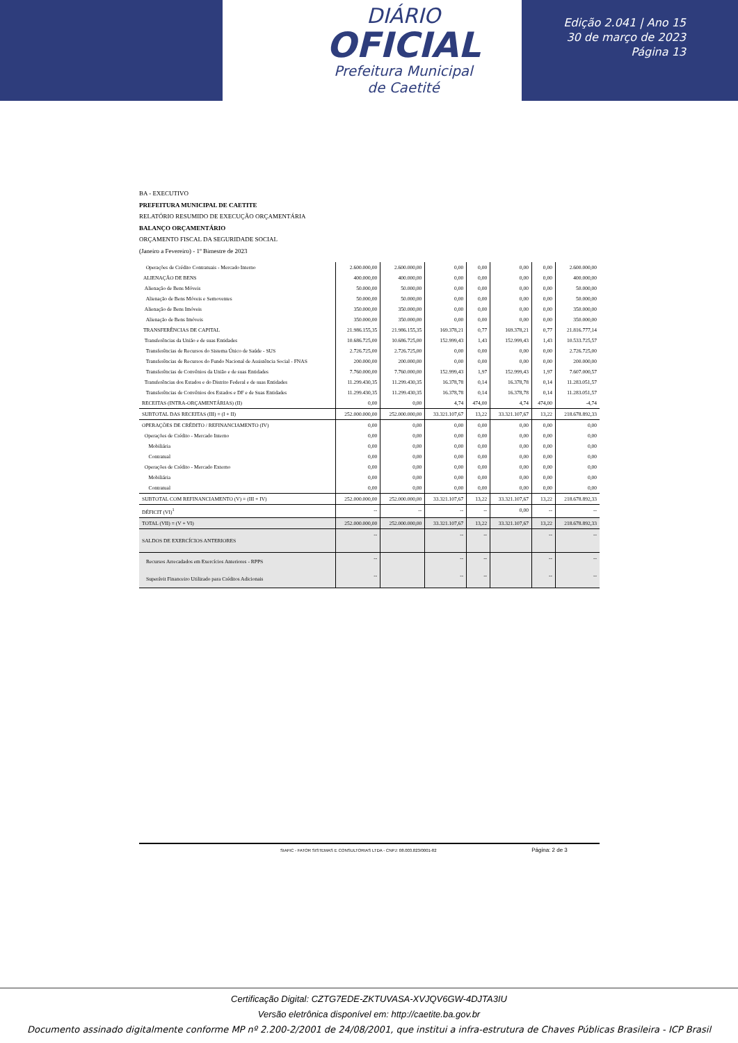DIÁRIO
OFICIAL
Prefeitura Municipal
de Caetité
Edição 2.041 | Ano 15
30 de março de 2023
Página 13
BA - EXECUTIVO
PREFEITURA MUNICIPAL DE CAETITE
RELATÓRIO RESUMIDO DE EXECUÇÃO ORÇAMENTÁRIA
BALANÇO ORÇAMENTÁRIO
ORÇAMENTO FISCAL DA SEGURIDADE SOCIAL
(Janeiro a Fevereiro) - 1º Bimestre de 2023
| Operações de Crédito Contratuais - Mercado Interno | 2.600.000,00 | 2.600.000,00 | 0,00 | 0,00 | 0,00 | 0,00 | 2.600.000,00 |
| ALIENAÇÃO DE BENS | 400.000,00 | 400.000,00 | 0,00 | 0,00 | 0,00 | 0,00 | 400.000,00 |
| Alienação de Bens Móveis | 50.000,00 | 50.000,00 | 0,00 | 0,00 | 0,00 | 0,00 | 50.000,00 |
| Alienação de Bens Móveis e Semoventes | 50.000,00 | 50.000,00 | 0,00 | 0,00 | 0,00 | 0,00 | 50.000,00 |
| Alienação de Bens Imóveis | 350.000,00 | 350.000,00 | 0,00 | 0,00 | 0,00 | 0,00 | 350.000,00 |
| Alienação de Bens Imóveis | 350.000,00 | 350.000,00 | 0,00 | 0,00 | 0,00 | 0,00 | 350.000,00 |
| TRANSFERÊNCIAS DE CAPITAL | 21.986.155,35 | 21.986.155,35 | 169.378,21 | 0,77 | 169.378,21 | 0,77 | 21.816.777,14 |
| Transferências da União e de suas Entidades | 10.686.725,00 | 10.686.725,00 | 152.999,43 | 1,43 | 152.999,43 | 1,43 | 10.533.725,57 |
| Transferências de Recursos do Sistema Único de Saúde - SUS | 2.726.725,00 | 2.726.725,00 | 0,00 | 0,00 | 0,00 | 0,00 | 2.726.725,00 |
| Transferências de Recursos do Fundo Nacional de Assistência Social - FNAS | 200.000,00 | 200.000,00 | 0,00 | 0,00 | 0,00 | 0,00 | 200.000,00 |
| Transferências de Convênios da União e de suas Entidades | 7.760.000,00 | 7.760.000,00 | 152.999,43 | 1,97 | 152.999,43 | 1,97 | 7.607.000,57 |
| Transferências dos Estados e do Distrito Federal e de suas Entidades | 11.299.430,35 | 11.299.430,35 | 16.378,78 | 0,14 | 16.378,78 | 0,14 | 11.283.051,57 |
| Transferências de Convênios dos Estados e DF e de Suas Entidades | 11.299.430,35 | 11.299.430,35 | 16.378,78 | 0,14 | 16.378,78 | 0,14 | 11.283.051,57 |
| RECEITAS (INTRA-ORÇAMENTÁRIAS) (II) | 0,00 | 0,00 | 4,74 | 474,00 | 4,74 | 474,00 | -4,74 |
| SUBTOTAL DAS RECEITAS (III) = (I + II) | 252.000.000,00 | 252.000.000,00 | 33.321.107,67 | 13,22 | 33.321.107,67 | 13,22 | 218.678.892,33 |
| OPERAÇÕES DE CRÉDITO / REFINANCIAMENTO (IV) | 0,00 | 0,00 | 0,00 | 0,00 | 0,00 | 0,00 | 0,00 |
| Operações de Crédito - Mercado Interno | 0,00 | 0,00 | 0,00 | 0,00 | 0,00 | 0,00 | 0,00 |
| Mobiliária | 0,00 | 0,00 | 0,00 | 0,00 | 0,00 | 0,00 | 0,00 |
| Contratual | 0,00 | 0,00 | 0,00 | 0,00 | 0,00 | 0,00 | 0,00 |
| Operações de Crédito - Mercado Externo | 0,00 | 0,00 | 0,00 | 0,00 | 0,00 | 0,00 | 0,00 |
| Mobiliária | 0,00 | 0,00 | 0,00 | 0,00 | 0,00 | 0,00 | 0,00 |
| Contratual | 0,00 | 0,00 | 0,00 | 0,00 | 0,00 | 0,00 | 0,00 |
| SUBTOTAL COM REFINANCIAMENTO (V) = (III + IV) | 252.000.000,00 | 252.000.000,00 | 33.321.107,67 | 13,22 | 33.321.107,67 | 13,22 | 218.678.892,33 |
| DÉFICIT (VI)<sup>1</sup> | -- | -- | -- | -- | 0,00 | -- | -- |
| TOTAL (VII) = (V + VI) | 252.000.000,00 | 252.000.000,00 | 33.321.107,67 | 13,22 | 33.321.107,67 | 13,22 | 218.678.892,33 |
| SALDOS DE EXERCÍCIOS ANTERIORES | -- | | -- | -- | | -- | -- |
| Recursos Arrecadados em Exercícios Anteriores - RPPS | -- | | -- | -- | | -- | -- |
| Superávit Financeiro Utilizado para Créditos Adicionais | -- | | -- | -- | | -- | -- |
SIAFIC - FATOR SISTEMAS E CONSULTORIAS LTDA - CNPJ: 08.003.823/0001-82 Página: 2 de 3
Certificação Digital: CZTG7EDE-ZKTUVASA-XVJQV6GW-4DJTA3IU
Versão eletrônica disponível em: http://caetite.ba.gov.br
Documento assinado digitalmente conforme MP nº 2.200-2/2001 de 24/08/2001, que institui a infra-estrutura de Chaves Públicas Brasileira - ICP Brasil